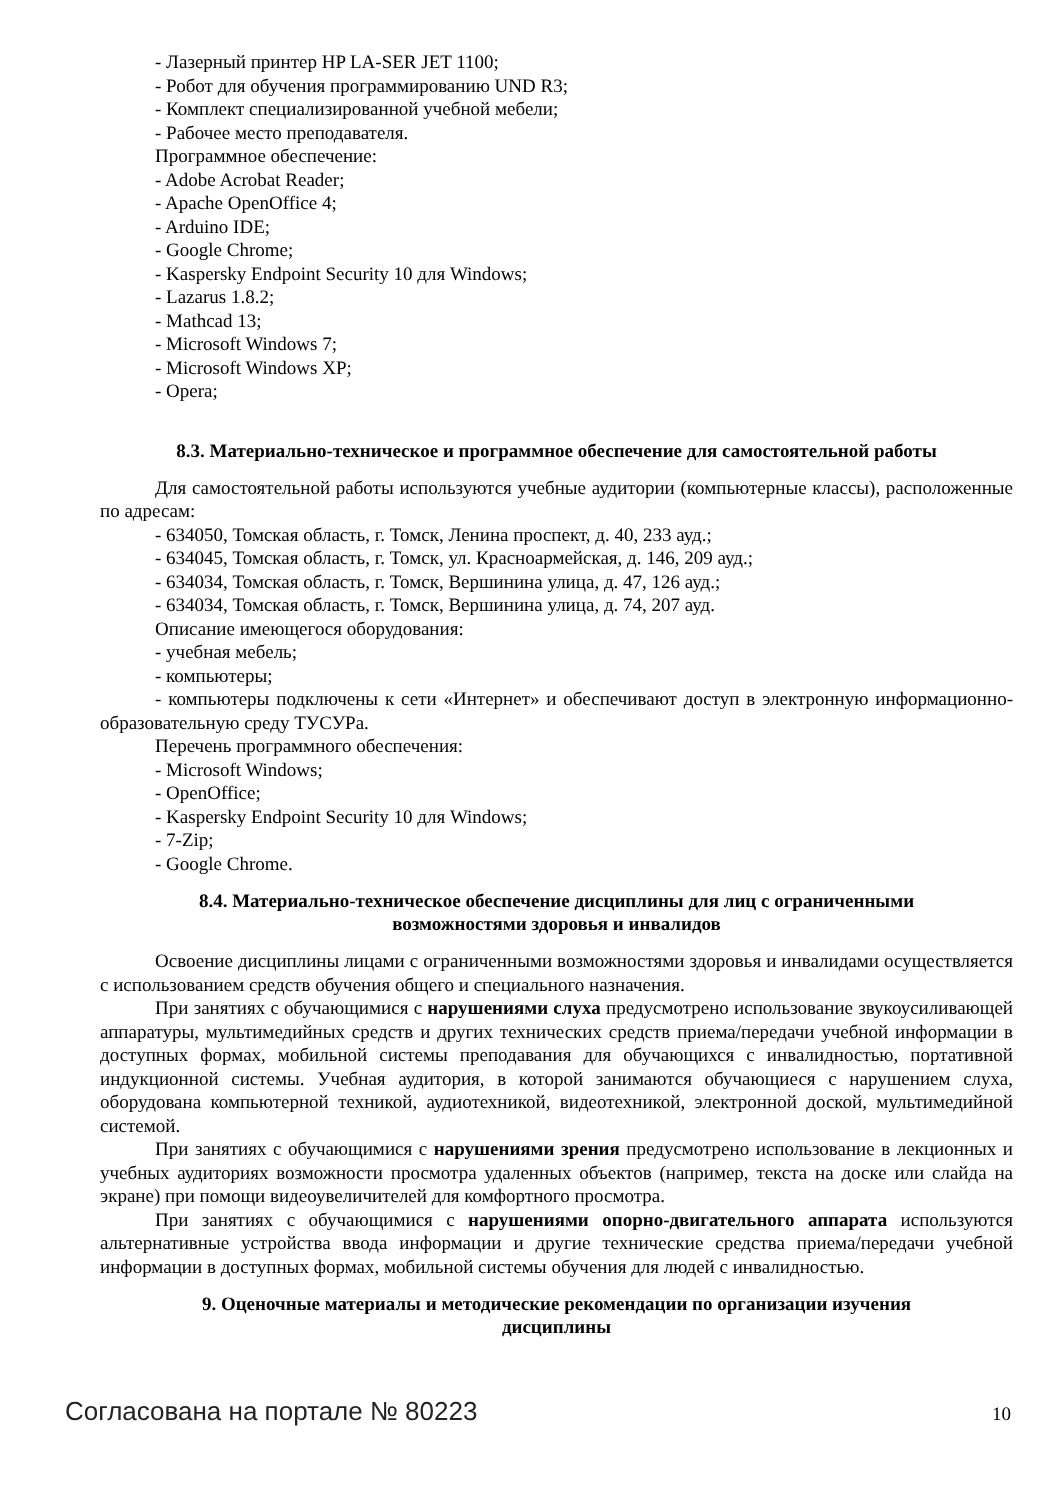- Лазерный принтер HP LA-SER JET 1100;
- Робот для обучения программированию UND R3;
- Комплект специализированной учебной мебели;
- Рабочее место преподавателя.
Программное обеспечение:
- Adobe Acrobat Reader;
- Apache OpenOffice 4;
- Arduino IDE;
- Google Chrome;
- Kaspersky Endpoint Security 10 для Windows;
- Lazarus 1.8.2;
- Mathcad 13;
- Microsoft Windows 7;
- Microsoft Windows XP;
- Opera;
8.3. Материально-техническое и программное обеспечение для самостоятельной работы
Для самостоятельной работы используются учебные аудитории (компьютерные классы), расположенные по адресам:
- 634050, Томская область, г. Томск, Ленина проспект, д. 40, 233 ауд.;
- 634045, Томская область, г. Томск, ул. Красноармейская, д. 146, 209 ауд.;
- 634034, Томская область, г. Томск, Вершинина улица, д. 47, 126 ауд.;
- 634034, Томская область, г. Томск, Вершинина улица, д. 74, 207 ауд.
Описание имеющегося оборудования:
- учебная мебель;
- компьютеры;
- компьютеры подключены к сети «Интернет» и обеспечивают доступ в электронную информационно-образовательную среду ТУСУРа.
Перечень программного обеспечения:
- Microsoft Windows;
- OpenOffice;
- Kaspersky Endpoint Security 10 для Windows;
- 7-Zip;
- Google Chrome.
8.4. Материально-техническое обеспечение дисциплины для лиц с ограниченными
возможностями здоровья и инвалидов
Освоение дисциплины лицами с ограниченными возможностями здоровья и инвалидами осуществляется с использованием средств обучения общего и специального назначения.
При занятиях с обучающимися с нарушениями слуха предусмотрено использование звукоусиливающей аппаратуры, мультимедийных средств и других технических средств приема/передачи учебной информации в доступных формах, мобильной системы преподавания для обучающихся с инвалидностью, портативной индукционной системы. Учебная аудитория, в которой занимаются обучающиеся с нарушением слуха, оборудована компьютерной техникой, аудиотехникой, видеотехникой, электронной доской, мультимедийной системой.
При занятиях с обучающимися с нарушениями зрения предусмотрено использование в лекционных и учебных аудиториях возможности просмотра удаленных объектов (например, текста на доске или слайда на экране) при помощи видеоувеличителей для комфортного просмотра.
При занятиях с обучающимися с нарушениями опорно-двигательного аппарата используются альтернативные устройства ввода информации и другие технические средства приема/передачи учебной информации в доступных формах, мобильной системы обучения для людей с инвалидностью.
9. Оценочные материалы и методические рекомендации по организации изучения
дисциплины
Согласована на портале № 80223 10